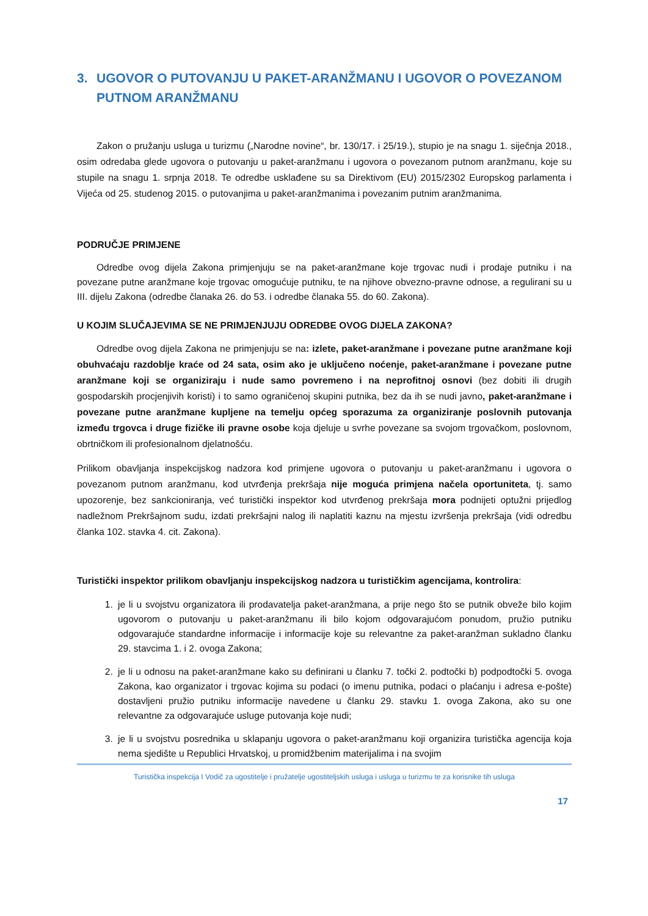3. UGOVOR O PUTOVANJU U PAKET-ARANŽMANU I UGOVOR O POVEZANOM PUTNOM ARANŽMANU
Zakon o pružanju usluga u turizmu („Narodne novine“, br. 130/17. i 25/19.), stupio je na snagu 1. siječnja 2018., osim odredaba glede ugovora o putovanju u paket-aranžmanu i ugovora o povezanom putnom aranžmanu, koje su stupile na snagu 1. srpnja 2018. Te odredbe usklađene su sa Direktivom (EU) 2015/2302 Europskog parlamenta i Vijeća od 25. studenog 2015. o putovanjima u paket-aranžmanima i povezanim putnim aranžmanima.
PODRUČJE PRIMJENE
Odredbe ovog dijela Zakona primjenjuju se na paket-aranžmane koje trgovac nudi i prodaje putniku i na povezane putne aranžmane koje trgovac omogućuje putniku, te na njihove obvezno-pravne odnose, a regulirani su u III. dijelu Zakona (odredbe članaka 26. do 53. i odredbe članaka 55. do 60. Zakona).
U KOJIM SLUČAJEVIMA SE NE PRIMJENJUJU ODREDBE OVOG DIJELA ZAKONA?
Odredbe ovog dijela Zakona ne primjenjuju se na: izlete, paket-aranžmane i povezane putne aranžmane koji obuhvaćaju razdoblje kraće od 24 sata, osim ako je uključeno noćenje, paket-aranžmane i povezane putne aranžmane koji se organiziraju i nude samo povremeno i na neprofitnoj osnovi (bez dobiti ili drugih gospodarskih procjenjivih koristi) i to samo ograničenoj skupini putnika, bez da ih se nudi javno, paket-aranžmane i povezane putne aranžmane kupljene na temelju općeg sporazuma za organiziranje poslovnih putovanja između trgovca i druge fizičke ili pravne osobe koja djeluje u svrhe povezane sa svojom trgovačkom, poslovnom, obrtničkom ili profesionalnom djelatnošću.
Prilikom obavljanja inspekcijskog nadzora kod primjene ugovora o putovanju u paket-aranžmanu i ugovora o povezanom putnom aranžmanu, kod utvrđenja prekršaja nije moguća primjena načela oportuniteta, tj. samo upozorenje, bez sankcioniranja, već turistički inspektor kod utvrđenog prekršaja mora podnijeti optužni prijedlog nadležnom Prekršajnom sudu, izdati prekršajni nalog ili naplatiti kaznu na mjestu izvršenja prekršaja (vidi odredbu članka 102. stavka 4. cit. Zakona).
Turistički inspektor prilikom obavljanju inspekcijskog nadzora u turističkim agencijama, kontrolira:
1. je li u svojstvu organizatora ili prodavatelja paket-aranžmana, a prije nego što se putnik obveže bilo kojim ugovorom o putovanju u paket-aranžmanu ili bilo kojom odgovarajućom ponudom, pružio putniku odgovarajuće standardne informacije i informacije koje su relevantne za paket-aranžman sukladno članku 29. stavcima 1. i 2. ovoga Zakona;
2. je li u odnosu na paket-aranžmane kako su definirani u članku 7. točki 2. podtočki b) podpodtočki 5. ovoga Zakona, kao organizator i trgovac kojima su podaci (o imenu putnika, podaci o plaćanju i adresa e-pošte) dostavljeni pružio putniku informacije navedene u članku 29. stavku 1. ovoga Zakona, ako su one relevantne za odgovarajuće usluge putovanja koje nudi;
3. je li u svojstvu posrednika u sklapanju ugovora o paket-aranžmanu koji organizira turistička agencija koja nema sjedište u Republici Hrvatskoj, u promidžbenim materijalima i na svojim
Turistička inspekcija I Vodič za ugostitelje i pružatelje ugostiteljskih usluga i usluga u turizmu te za korisnike tih usluga
17